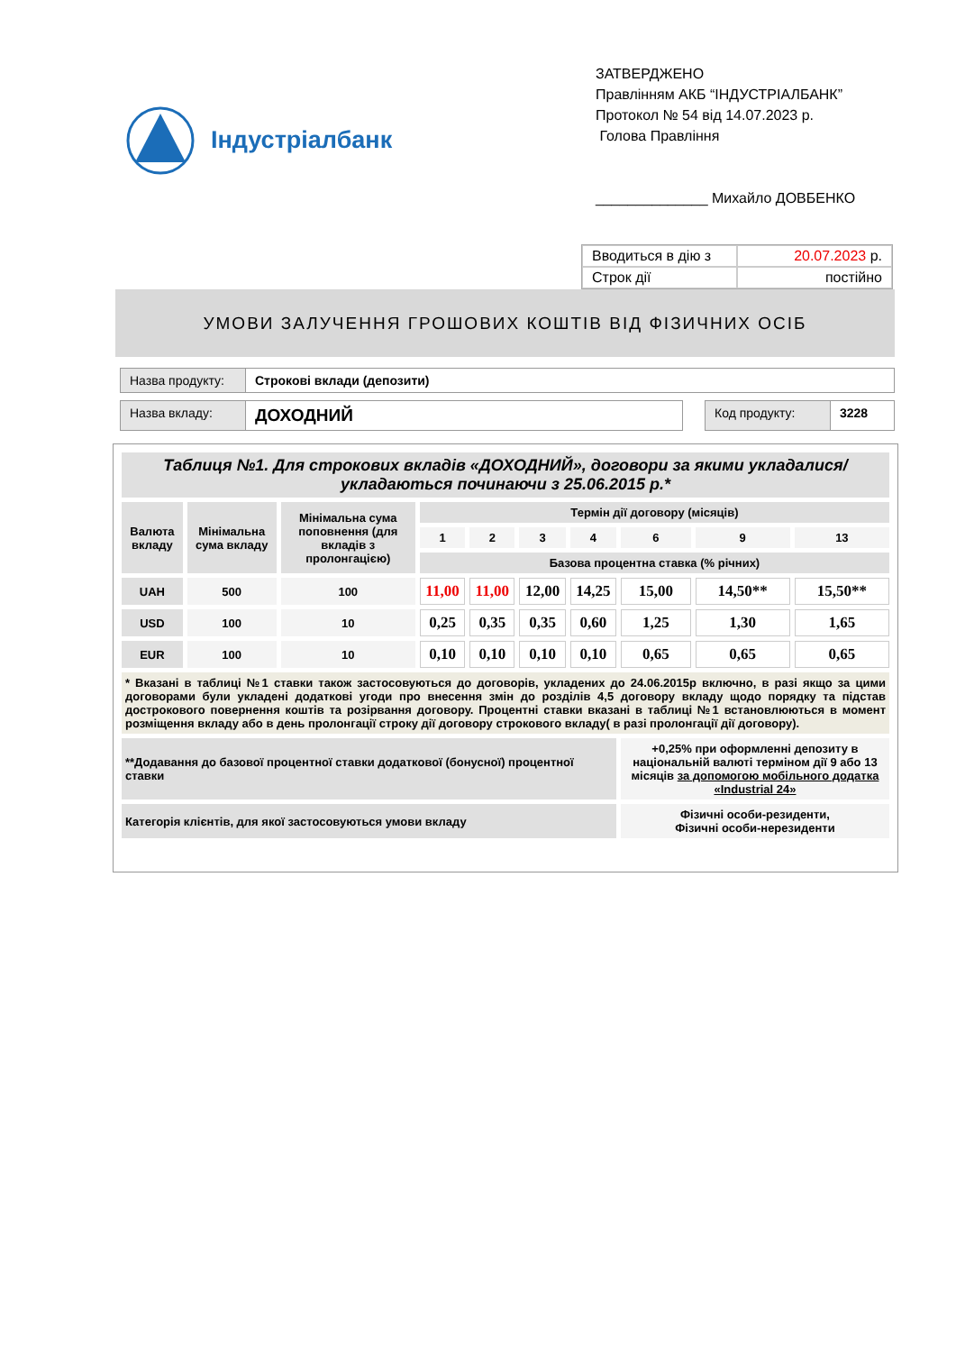Індустріалбанк
ЗАТВЕРДЖЕНО
Правлінням АКБ “ІНДУСТРІАЛБАНК”
Протокол № 54 від 14.07.2023 р.
Голова Правління
______________ Михайло ДОВБЕНКО
| Вводиться в дію з | 20.07.2023 р. |
| Строк дії | постійно |
УМОВИ ЗАЛУЧЕННЯ ГРОШОВИХ КОШТІВ ВІД ФІЗИЧНИХ ОСІБ
Назва продукту:
Строкові вклади (депозити)
Назва вкладу:
ДОХОДНИЙ
Код продукту: 3228
| Таблиця №1. Для строкових вкладів «ДОХОДНИЙ», договори за якими укладалися/укладаються починаючи з 25.06.2015 р.* | | | | | | | | | |
| Валюта вкладу | Мінімальна сума вкладу | Мінімальна сума поповнення (для вкладів з пролонгацією) | Термін дії договору (місяців) | | | | | | |
| | | | 1 | 2 | 3 | 4 | 6 | 9 | 13 |
| | | | Базова процентна ставка (% річних) | | | | | | |
| UAH | 500 | 100 | 11,00 | 11,00 | 12,00 | 14,25 | 15,00 | 14,50** | 15,50** |
| USD | 100 | 10 | 0,25 | 0,35 | 0,35 | 0,60 | 1,25 | 1,30 | 1,65 |
| EUR | 100 | 10 | 0,10 | 0,10 | 0,10 | 0,10 | 0,65 | 0,65 | 0,65 |
| * Вказані в таблиці №1 ставки також застосовуються до договорів, укладених до 24.06.2015р включно, в разі якщо за цими договорами були укладені додаткові угоди про внесення змін до розділів 4,5 договору вкладу щодо порядку та підстав дострокового повернення коштів та розірвання договору. Процентні ставки вказані в таблиці №1 встановлюються в момент розміщення вкладу або в день пролонгації строку дії договору строкового вкладу( в разі пролонгації дії договору). | | | | | | | | | |
| **Додавання до базової процентної ставки додаткової (бонусної) процентної ставки | | | | | | | +0,25% при оформленні депозиту в національній валюті терміном дії 9 або 13 місяців за допомогою мобільного додатка «Industrial 24» | | |
| Категорія клієнтів, для якої застосовуються умови вкладу | | | | | | | Фізичні особи-резиденти, Фізичні особи-нерезиденти | | |